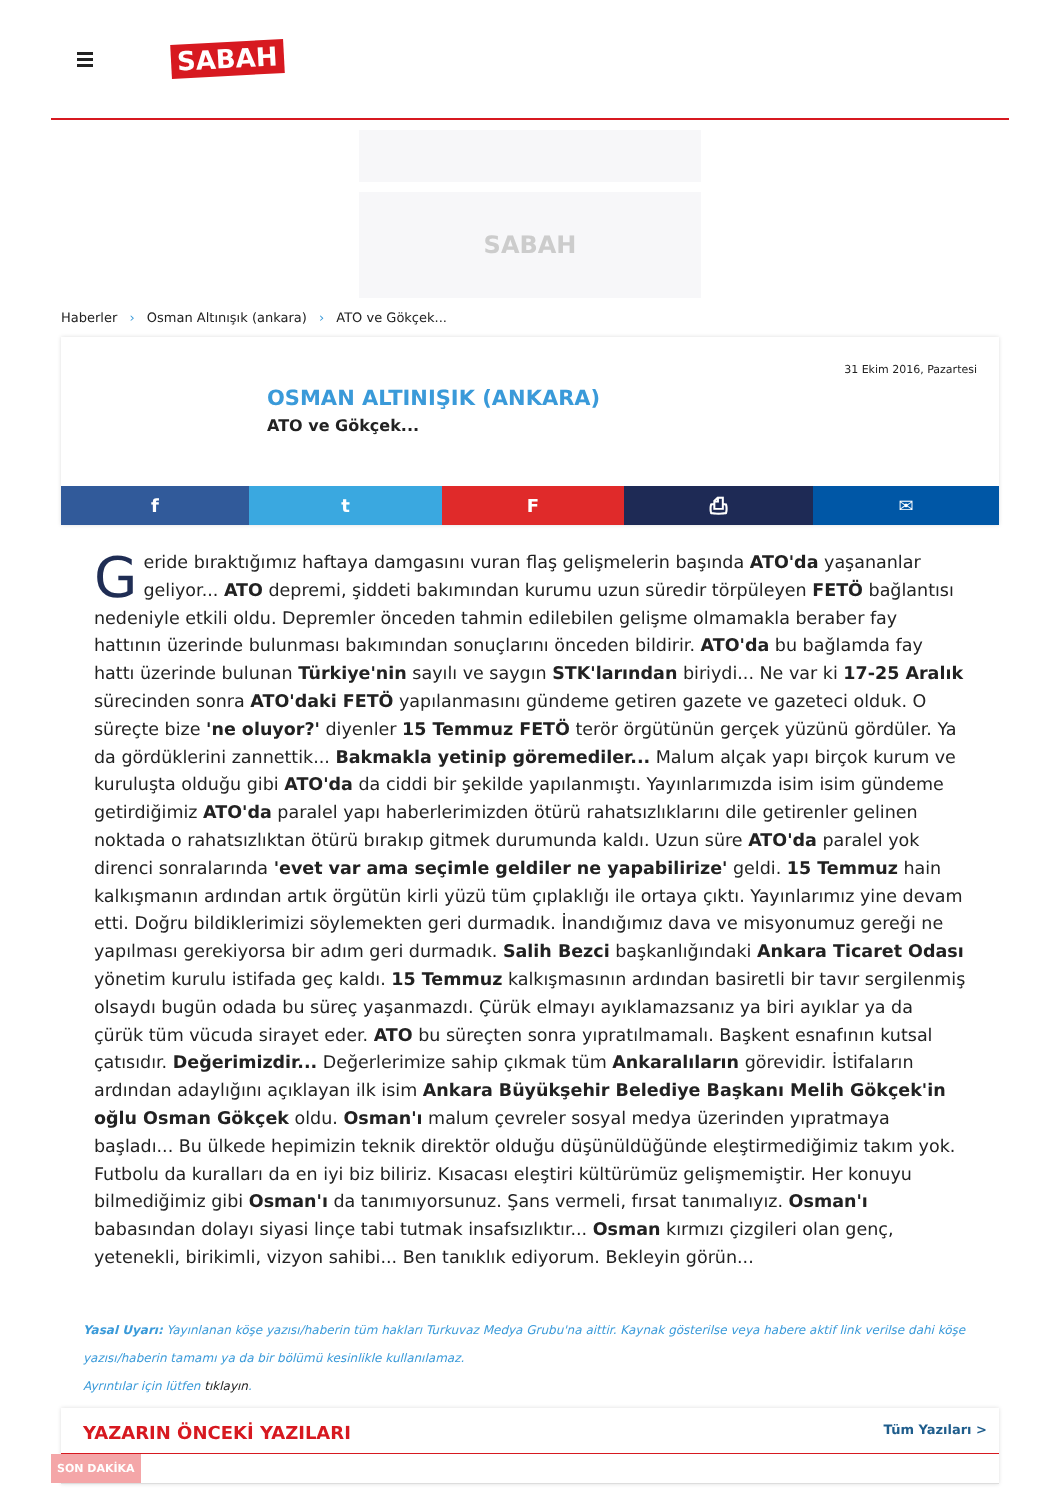SABAH
SABAH
Haberler › Osman Altınışık (ankara) › ATO ve Gökçek...
31 Ekim 2016, Pazartesi
OSMAN ALTINIŞIK (ANKARA)
ATO ve Gökçek...
f t F ⎙ ✉
Geride bıraktığımız haftaya damgasını vuran flaş gelişmelerin başında ATO'da yaşananlar geliyor... ATO depremi, şiddeti bakımından kurumu uzun süredir törpüleyen FETÖ bağlantısı nedeniyle etkili oldu. Depremler önceden tahmin edilebilen gelişme olmamakla beraber fay hattının üzerinde bulunması bakımından sonuçlarını önceden bildirir. ATO'da bu bağlamda fay hattı üzerinde bulunan Türkiye'nin sayılı ve saygın STK'larından biriydi... Ne var ki 17-25 Aralık sürecinden sonra ATO'daki FETÖ yapılanmasını gündeme getiren gazete ve gazeteci olduk. O süreçte bize 'ne oluyor?' diyenler 15 Temmuz FETÖ terör örgütünün gerçek yüzünü gördüler. Ya da gördüklerini zannettik... Bakmakla yetinip göremediler... Malum alçak yapı birçok kurum ve kuruluşta olduğu gibi ATO'da da ciddi bir şekilde yapılanmıştı. Yayınlarımızda isim isim gündeme getirdiğimiz ATO'da paralel yapı haberlerimizden ötürü rahatsızlıklarını dile getirenler gelinen noktada o rahatsızlıktan ötürü bırakıp gitmek durumunda kaldı. Uzun süre ATO'da paralel yok direnci sonralarında 'evet var ama seçimle geldiler ne yapabilirize' geldi. 15 Temmuz hain kalkışmanın ardından artık örgütün kirli yüzü tüm çıplaklığı ile ortaya çıktı. Yayınlarımız yine devam etti. Doğru bildiklerimizi söylemekten geri durmadık. İnandığımız dava ve misyonumuz gereği ne yapılması gerekiyorsa bir adım geri durmadık. Salih Bezci başkanlığındaki Ankara Ticaret Odası yönetim kurulu istifada geç kaldı. 15 Temmuz kalkışmasının ardından basiretli bir tavır sergilenmiş olsaydı bugün odada bu süreç yaşanmazdı. Çürük elmayı ayıklamazsanız ya biri ayıklar ya da çürük tüm vücuda sirayet eder. ATO bu süreçten sonra yıpratılmamalı. Başkent esnafının kutsal çatısıdır. Değerimizdir... Değerlerimize sahip çıkmak tüm Ankaralıların görevidir. İstifaların ardından adaylığını açıklayan ilk isim Ankara Büyükşehir Belediye Başkanı Melih Gökçek'in oğlu Osman Gökçek oldu. Osman'ı malum çevreler sosyal medya üzerinden yıpratmaya başladı... Bu ülkede hepimizin teknik direktör olduğu düşünüldüğünde eleştirmediğimiz takım yok. Futbolu da kuralları da en iyi biz biliriz. Kısacası eleştiri kültürümüz gelişmemiştir. Her konuyu bilmediğimiz gibi Osman'ı da tanımıyorsunuz. Şans vermeli, fırsat tanımalıyız. Osman'ı babasından dolayı siyasi linçe tabi tutmak insafsızlıktır... Osman kırmızı çizgileri olan genç, yetenekli, birikimli, vizyon sahibi... Ben tanıklık ediyorum. Bekleyin görün...
Yasal Uyarı: Yayınlanan köşe yazısı/haberin tüm hakları Turkuvaz Medya Grubu'na aittir. Kaynak gösterilse veya habere aktif link verilse dahi köşe yazısı/haberin tamamı ya da bir bölümü kesinlikle kullanılamaz.
Ayrıntılar için lütfen tıklayın.
YAZARIN ÖNCEKİ YAZILARI Tüm Yazıları >
SON DAKİKA